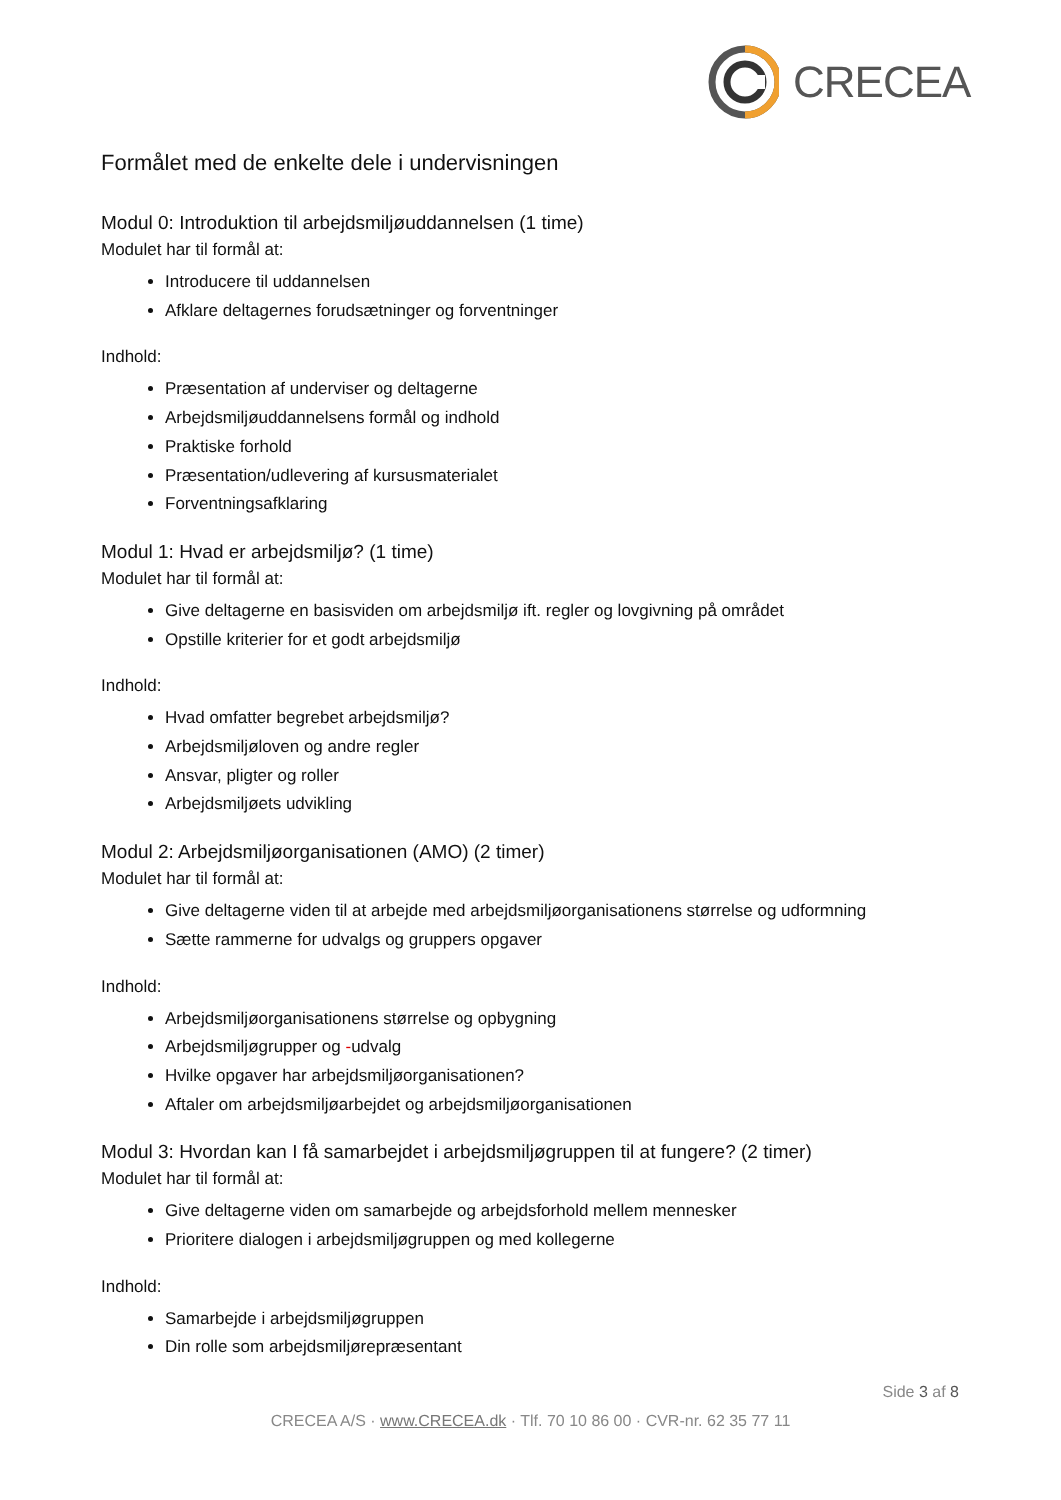CRECEA
Formålet med de enkelte dele i undervisningen
Modul 0: Introduktion til arbejdsmiljøuddannelsen (1 time)
Modulet har til formål at:
Introducere til uddannelsen
Afklare deltagernes forudsætninger og forventninger
Indhold:
Præsentation af underviser og deltagerne
Arbejdsmiljøuddannelsens formål og indhold
Praktiske forhold
Præsentation/udlevering af kursusmaterialet
Forventningsafklaring
Modul 1: Hvad er arbejdsmiljø? (1 time)
Modulet har til formål at:
Give deltagerne en basisviden om arbejdsmiljø ift. regler og lovgivning på området
Opstille kriterier for et godt arbejdsmiljø
Indhold:
Hvad omfatter begrebet arbejdsmiljø?
Arbejdsmiljøloven og andre regler
Ansvar, pligter og roller
Arbejdsmiljøets udvikling
Modul 2: Arbejdsmiljøorganisationen (AMO) (2 timer)
Modulet har til formål at:
Give deltagerne viden til at arbejde med arbejdsmiljøorganisationens størrelse og udformning
Sætte rammerne for udvalgs og gruppers opgaver
Indhold:
Arbejdsmiljøorganisationens størrelse og opbygning
Arbejdsmiljøgrupper og -udvalg
Hvilke opgaver har arbejdsmiljøorganisationen?
Aftaler om arbejdsmiljøarbejdet og arbejdsmiljøorganisationen
Modul 3: Hvordan kan I få samarbejdet i arbejdsmiljøgruppen til at fungere? (2 timer)
Modulet har til formål at:
Give deltagerne viden om samarbejde og arbejdsforhold mellem mennesker
Prioritere dialogen i arbejdsmiljøgruppen og med kollegerne
Indhold:
Samarbejde i arbejdsmiljøgruppen
Din rolle som arbejdsmiljørepræsentant
Side 3 af 8
CRECEA A/S · www.CRECEA.dk · Tlf. 70 10 86 00 · CVR-nr. 62 35 77 11